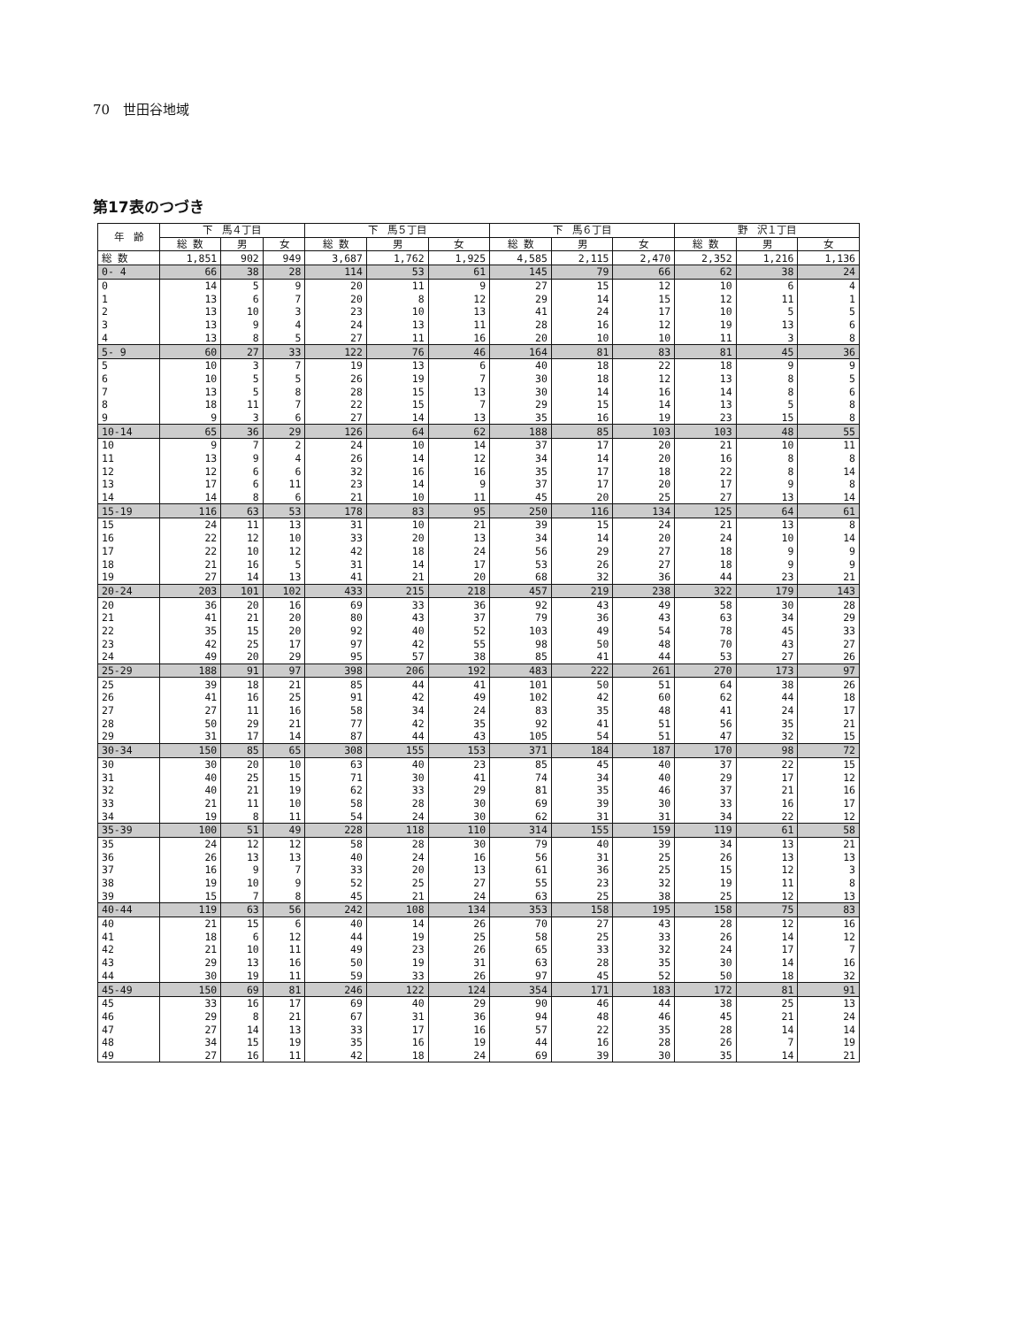70　世田谷地域
第17表のつづき
| 年 齢 | 下 馬４丁目 | | | 下 馬５丁目 | | | 下 馬６丁目 | | | 野 沢１丁目 | | |
| --- | --- | --- | --- | --- | --- | --- | --- | --- | --- | --- | --- | --- |
| | 総 数 | 男 | 女 | 総 数 | 男 | 女 | 総 数 | 男 | 女 | 総 数 | 男 | 女 |
| 総 数 | 1,851 | 902 | 949 | 3,687 | 1,762 | 1,925 | 4,585 | 2,115 | 2,470 | 2,352 | 1,216 | 1,136 |
| 0- 4 | 66 | 38 | 28 | 114 | 53 | 61 | 145 | 79 | 66 | 62 | 38 | 24 |
| 0 | 14 | 5 | 9 | 20 | 11 | 9 | 27 | 15 | 12 | 10 | 6 | 4 |
| 1 | 13 | 6 | 7 | 20 | 8 | 12 | 29 | 14 | 15 | 12 | 11 | 1 |
| 2 | 13 | 10 | 3 | 23 | 10 | 13 | 41 | 24 | 17 | 10 | 5 | 5 |
| 3 | 13 | 9 | 4 | 24 | 13 | 11 | 28 | 16 | 12 | 19 | 13 | 6 |
| 4 | 13 | 8 | 5 | 27 | 11 | 16 | 20 | 10 | 10 | 11 | 3 | 8 |
| 5- 9 | 60 | 27 | 33 | 122 | 76 | 46 | 164 | 81 | 83 | 81 | 45 | 36 |
| 5 | 10 | 3 | 7 | 19 | 13 | 6 | 40 | 18 | 22 | 18 | 9 | 9 |
| 6 | 10 | 5 | 5 | 26 | 19 | 7 | 30 | 18 | 12 | 13 | 8 | 5 |
| 7 | 13 | 5 | 8 | 28 | 15 | 13 | 30 | 14 | 16 | 14 | 8 | 6 |
| 8 | 18 | 11 | 7 | 22 | 15 | 7 | 29 | 15 | 14 | 13 | 5 | 8 |
| 9 | 9 | 3 | 6 | 27 | 14 | 13 | 35 | 16 | 19 | 23 | 15 | 8 |
| 10-14 | 65 | 36 | 29 | 126 | 64 | 62 | 188 | 85 | 103 | 103 | 48 | 55 |
| 10 | 9 | 7 | 2 | 24 | 10 | 14 | 37 | 17 | 20 | 21 | 10 | 11 |
| 11 | 13 | 9 | 4 | 26 | 14 | 12 | 34 | 14 | 20 | 16 | 8 | 8 |
| 12 | 12 | 6 | 6 | 32 | 16 | 16 | 35 | 17 | 18 | 22 | 8 | 14 |
| 13 | 17 | 6 | 11 | 23 | 14 | 9 | 37 | 17 | 20 | 17 | 9 | 8 |
| 14 | 14 | 8 | 6 | 21 | 10 | 11 | 45 | 20 | 25 | 27 | 13 | 14 |
| 15-19 | 116 | 63 | 53 | 178 | 83 | 95 | 250 | 116 | 134 | 125 | 64 | 61 |
| 15 | 24 | 11 | 13 | 31 | 10 | 21 | 39 | 15 | 24 | 21 | 13 | 8 |
| 16 | 22 | 12 | 10 | 33 | 20 | 13 | 34 | 14 | 20 | 24 | 10 | 14 |
| 17 | 22 | 10 | 12 | 42 | 18 | 24 | 56 | 29 | 27 | 18 | 9 | 9 |
| 18 | 21 | 16 | 5 | 31 | 14 | 17 | 53 | 26 | 27 | 18 | 9 | 9 |
| 19 | 27 | 14 | 13 | 41 | 21 | 20 | 68 | 32 | 36 | 44 | 23 | 21 |
| 20-24 | 203 | 101 | 102 | 433 | 215 | 218 | 457 | 219 | 238 | 322 | 179 | 143 |
| 20 | 36 | 20 | 16 | 69 | 33 | 36 | 92 | 43 | 49 | 58 | 30 | 28 |
| 21 | 41 | 21 | 20 | 80 | 43 | 37 | 79 | 36 | 43 | 63 | 34 | 29 |
| 22 | 35 | 15 | 20 | 92 | 40 | 52 | 103 | 49 | 54 | 78 | 45 | 33 |
| 23 | 42 | 25 | 17 | 97 | 42 | 55 | 98 | 50 | 48 | 70 | 43 | 27 |
| 24 | 49 | 20 | 29 | 95 | 57 | 38 | 85 | 41 | 44 | 53 | 27 | 26 |
| 25-29 | 188 | 91 | 97 | 398 | 206 | 192 | 483 | 222 | 261 | 270 | 173 | 97 |
| 25 | 39 | 18 | 21 | 85 | 44 | 41 | 101 | 50 | 51 | 64 | 38 | 26 |
| 26 | 41 | 16 | 25 | 91 | 42 | 49 | 102 | 42 | 60 | 62 | 44 | 18 |
| 27 | 27 | 11 | 16 | 58 | 34 | 24 | 83 | 35 | 48 | 41 | 24 | 17 |
| 28 | 50 | 29 | 21 | 77 | 42 | 35 | 92 | 41 | 51 | 56 | 35 | 21 |
| 29 | 31 | 17 | 14 | 87 | 44 | 43 | 105 | 54 | 51 | 47 | 32 | 15 |
| 30-34 | 150 | 85 | 65 | 308 | 155 | 153 | 371 | 184 | 187 | 170 | 98 | 72 |
| 30 | 30 | 20 | 10 | 63 | 40 | 23 | 85 | 45 | 40 | 37 | 22 | 15 |
| 31 | 40 | 25 | 15 | 71 | 30 | 41 | 74 | 34 | 40 | 29 | 17 | 12 |
| 32 | 40 | 21 | 19 | 62 | 33 | 29 | 81 | 35 | 46 | 37 | 21 | 16 |
| 33 | 21 | 11 | 10 | 58 | 28 | 30 | 69 | 39 | 30 | 33 | 16 | 17 |
| 34 | 19 | 8 | 11 | 54 | 24 | 30 | 62 | 31 | 31 | 34 | 22 | 12 |
| 35-39 | 100 | 51 | 49 | 228 | 118 | 110 | 314 | 155 | 159 | 119 | 61 | 58 |
| 35 | 24 | 12 | 12 | 58 | 28 | 30 | 79 | 40 | 39 | 34 | 13 | 21 |
| 36 | 26 | 13 | 13 | 40 | 24 | 16 | 56 | 31 | 25 | 26 | 13 | 13 |
| 37 | 16 | 9 | 7 | 33 | 20 | 13 | 61 | 36 | 25 | 15 | 12 | 3 |
| 38 | 19 | 10 | 9 | 52 | 25 | 27 | 55 | 23 | 32 | 19 | 11 | 8 |
| 39 | 15 | 7 | 8 | 45 | 21 | 24 | 63 | 25 | 38 | 25 | 12 | 13 |
| 40-44 | 119 | 63 | 56 | 242 | 108 | 134 | 353 | 158 | 195 | 158 | 75 | 83 |
| 40 | 21 | 15 | 6 | 40 | 14 | 26 | 70 | 27 | 43 | 28 | 12 | 16 |
| 41 | 18 | 6 | 12 | 44 | 19 | 25 | 58 | 25 | 33 | 26 | 14 | 12 |
| 42 | 21 | 10 | 11 | 49 | 23 | 26 | 65 | 33 | 32 | 24 | 17 | 7 |
| 43 | 29 | 13 | 16 | 50 | 19 | 31 | 63 | 28 | 35 | 30 | 14 | 16 |
| 44 | 30 | 19 | 11 | 59 | 33 | 26 | 97 | 45 | 52 | 50 | 18 | 32 |
| 45-49 | 150 | 69 | 81 | 246 | 122 | 124 | 354 | 171 | 183 | 172 | 81 | 91 |
| 45 | 33 | 16 | 17 | 69 | 40 | 29 | 90 | 46 | 44 | 38 | 25 | 13 |
| 46 | 29 | 8 | 21 | 67 | 31 | 36 | 94 | 48 | 46 | 45 | 21 | 24 |
| 47 | 27 | 14 | 13 | 33 | 17 | 16 | 57 | 22 | 35 | 28 | 14 | 14 |
| 48 | 34 | 15 | 19 | 35 | 16 | 19 | 44 | 16 | 28 | 26 | 7 | 19 |
| 49 | 27 | 16 | 11 | 42 | 18 | 24 | 69 | 39 | 30 | 35 | 14 | 21 |